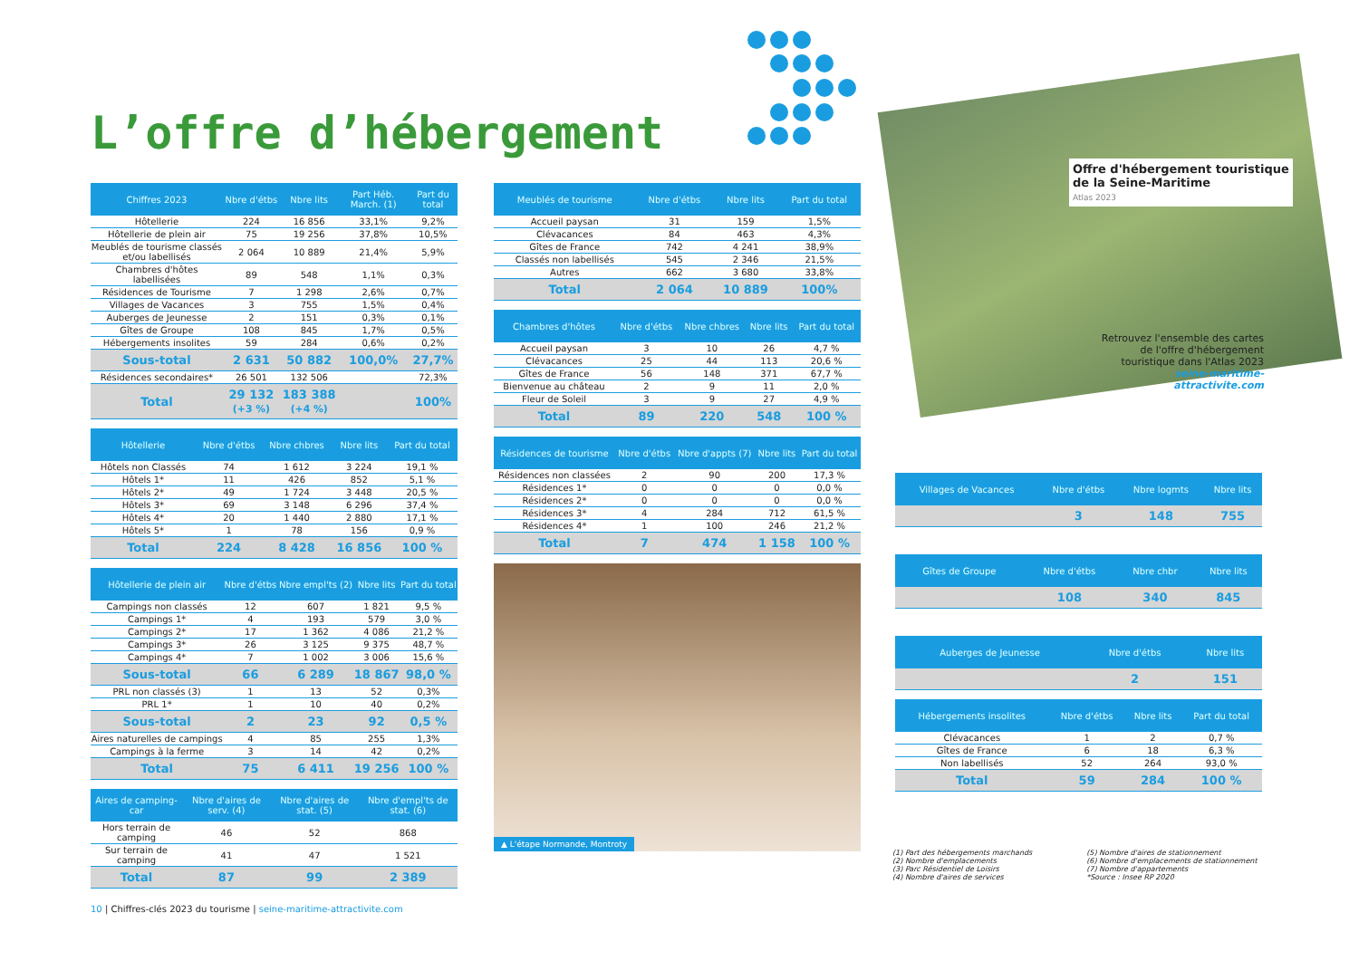L’offre d’hébergement
| Chiffres 2023 | Nbre d'étbs | Nbre lits | Part Héb. March. (1) | Part du total |
| --- | --- | --- | --- | --- |
| Hôtellerie | 224 | 16 856 | 33,1% | 9,2% |
| Hôtellerie de plein air | 75 | 19 256 | 37,8% | 10,5% |
| Meublés de tourisme classés et/ou labellisés | 2 064 | 10 889 | 21,4% | 5,9% |
| Chambres d'hôtes labellisées | 89 | 548 | 1,1% | 0,3% |
| Résidences de Tourisme | 7 | 1 298 | 2,6% | 0,7% |
| Villages de Vacances | 3 | 755 | 1,5% | 0,4% |
| Auberges de Jeunesse | 2 | 151 | 0,3% | 0,1% |
| Gîtes de Groupe | 108 | 845 | 1,7% | 0,5% |
| Hébergements insolites | 59 | 284 | 0,6% | 0,2% |
| Sous-total | 2 631 | 50 882 | 100,0% | 27,7% |
| Résidences secondaires* | 26 501 | 132 506 | | 72,3% |
| Total | 29 132 (+3 %) | 183 388 (+4 %) | | 100% |
| Hôtellerie | Nbre d'étbs | Nbre chbres | Nbre lits | Part du total |
| --- | --- | --- | --- | --- |
| Hôtels non Classés | 74 | 1 612 | 3 224 | 19,1 % |
| Hôtels 1* | 11 | 426 | 852 | 5,1 % |
| Hôtels 2* | 49 | 1 724 | 3 448 | 20,5 % |
| Hôtels 3* | 69 | 3 148 | 6 296 | 37,4 % |
| Hôtels 4* | 20 | 1 440 | 2 880 | 17,1 % |
| Hôtels 5* | 1 | 78 | 156 | 0,9 % |
| Total | 224 | 8 428 | 16 856 | 100 % |
| Hôtellerie de plein air | Nbre d'étbs | Nbre empl'ts (2) | Nbre lits | Part du total |
| --- | --- | --- | --- | --- |
| Campings non classés | 12 | 607 | 1 821 | 9,5 % |
| Campings 1* | 4 | 193 | 579 | 3,0 % |
| Campings 2* | 17 | 1 362 | 4 086 | 21,2 % |
| Campings 3* | 26 | 3 125 | 9 375 | 48,7 % |
| Campings 4* | 7 | 1 002 | 3 006 | 15,6 % |
| Sous-total | 66 | 6 289 | 18 867 | 98,0 % |
| PRL non classés (3) | 1 | 13 | 52 | 0,3% |
| PRL 1* | 1 | 10 | 40 | 0,2% |
| Sous-total | 2 | 23 | 92 | 0,5 % |
| Aires naturelles de campings | 4 | 85 | 255 | 1,3% |
| Campings à la ferme | 3 | 14 | 42 | 0,2% |
| Total | 75 | 6 411 | 19 256 | 100 % |
| Aires de camping-car | Nbre d'aires de serv. (4) | Nbre d'aires de stat. (5) | Nbre d'empl'ts de stat. (6) |
| --- | --- | --- | --- |
| Hors terrain de camping | 46 | 52 | 868 |
| Sur terrain de camping | 41 | 47 | 1 521 |
| Total | 87 | 99 | 2 389 |
| Meublés de tourisme | Nbre d'étbs | Nbre lits | Part du total |
| --- | --- | --- | --- |
| Accueil paysan | 31 | 159 | 1,5% |
| Clévacances | 84 | 463 | 4,3% |
| Gîtes de France | 742 | 4 241 | 38,9% |
| Classés non labellisés | 545 | 2 346 | 21,5% |
| Autres | 662 | 3 680 | 33,8% |
| Total | 2 064 | 10 889 | 100% |
| Chambres d'hôtes | Nbre d'étbs | Nbre chbres | Nbre lits | Part du total |
| --- | --- | --- | --- | --- |
| Accueil paysan | 3 | 10 | 26 | 4,7 % |
| Clévacances | 25 | 44 | 113 | 20,6 % |
| Gîtes de France | 56 | 148 | 371 | 67,7 % |
| Bienvenue au château | 2 | 9 | 11 | 2,0 % |
| Fleur de Soleil | 3 | 9 | 27 | 4,9 % |
| Total | 89 | 220 | 548 | 100 % |
| Résidences de tourisme | Nbre d'étbs | Nbre d'appts (7) | Nbre lits | Part du total |
| --- | --- | --- | --- | --- |
| Résidences non classées | 2 | 90 | 200 | 17,3 % |
| Résidences 1* | 0 | 0 | 0 | 0,0 % |
| Résidences 2* | 0 | 0 | 0 | 0,0 % |
| Résidences 3* | 4 | 284 | 712 | 61,5 % |
| Résidences 4* | 1 | 100 | 246 | 21,2 % |
| Total | 7 | 474 | 1 158 | 100 % |
▲ L'étape Normande, Montroty
Offre d'hébergement touristique
de la Seine-Maritime
Atlas 2023
Retrouvez l'ensemble des cartes de l'offre d'hébergement touristique dans l'Atlas 2023
seine-maritime-attractivite.com
| Villages de Vacances | Nbre d'étbs | Nbre logmts | Nbre lits |
| --- | --- | --- | --- |
| | 3 | 148 | 755 |
| Gîtes de Groupe | Nbre d'étbs | Nbre chbr | Nbre lits |
| --- | --- | --- | --- |
| | 108 | 340 | 845 |
| Auberges de Jeunesse | Nbre d'étbs | | Nbre lits |
| --- | --- | --- | --- |
| | 2 | | 151 |
| Hébergements insolites | Nbre d'étbs | Nbre lits | Part du total |
| --- | --- | --- | --- |
| Clévacances | 1 | 2 | 0,7 % |
| Gîtes de France | 6 | 18 | 6,3 % |
| Non labellisés | 52 | 264 | 93,0 % |
| Total | 59 | 284 | 100 % |
(1) Part des hébergements marchands
(2) Nombre d'emplacements
(3) Parc Résidentiel de Loisirs
(4) Nombre d'aires de services
(5) Nombre d'aires de stationnement
(6) Nombre d'emplacements de stationnement
(7) Nombre d'appartements
*Source : Insee RP 2020
10 | Chiffres-clés 2023 du tourisme | seine-maritime-attractivite.com